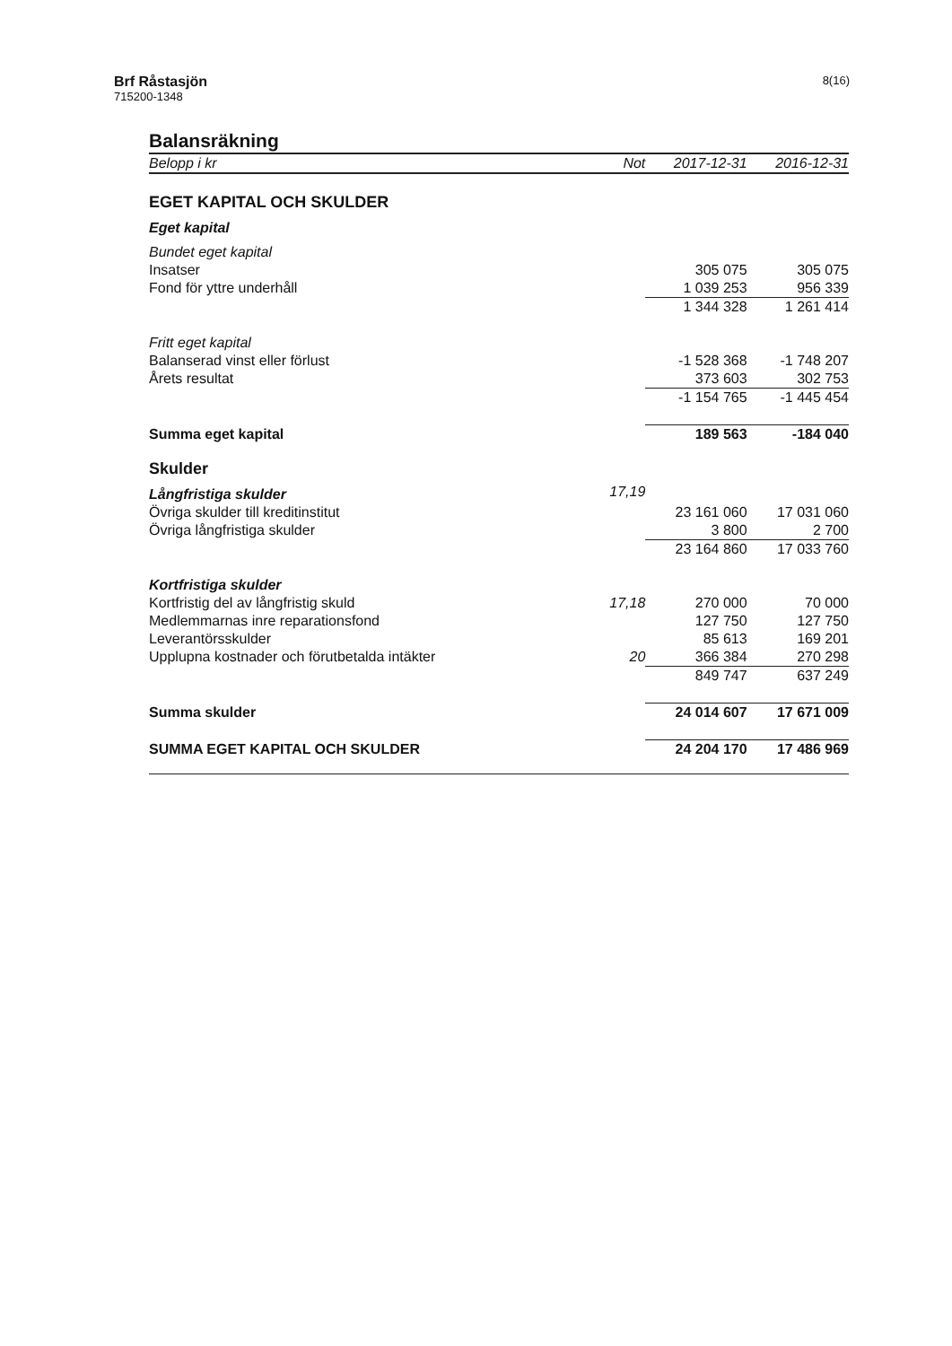8(16)
Brf Råstasjön
715200-1348
Balansräkning
| Belopp i kr | Not | 2017-12-31 | 2016-12-31 |
| --- | --- | --- | --- |
| EGET KAPITAL OCH SKULDER | | | |
| Eget kapital | | | |
| Bundet eget kapital | | | |
| Insatser | | 305 075 | 305 075 |
| Fond för yttre underhåll | | 1 039 253 | 956 339 |
| | | 1 344 328 | 1 261 414 |
| Fritt eget kapital | | | |
| Balanserad vinst eller förlust | | -1 528 368 | -1 748 207 |
| Årets resultat | | 373 603 | 302 753 |
| | | -1 154 765 | -1 445 454 |
| Summa eget kapital | | 189 563 | -184 040 |
| Skulder | | | |
| Långfristiga skulder | 17,19 | | |
| Övriga skulder till kreditinstitut | | 23 161 060 | 17 031 060 |
| Övriga långfristiga skulder | | 3 800 | 2 700 |
| | | 23 164 860 | 17 033 760 |
| Kortfristiga skulder | | | |
| Kortfristig del av långfristig skuld | 17,18 | 270 000 | 70 000 |
| Medlemmarnas inre reparationsfond | | 127 750 | 127 750 |
| Leverantörsskulder | | 85 613 | 169 201 |
| Upplupna kostnader och förutbetalda intäkter | 20 | 366 384 | 270 298 |
| | | 849 747 | 637 249 |
| Summa skulder | | 24 014 607 | 17 671 009 |
| SUMMA EGET KAPITAL OCH SKULDER | | 24 204 170 | 17 486 969 |